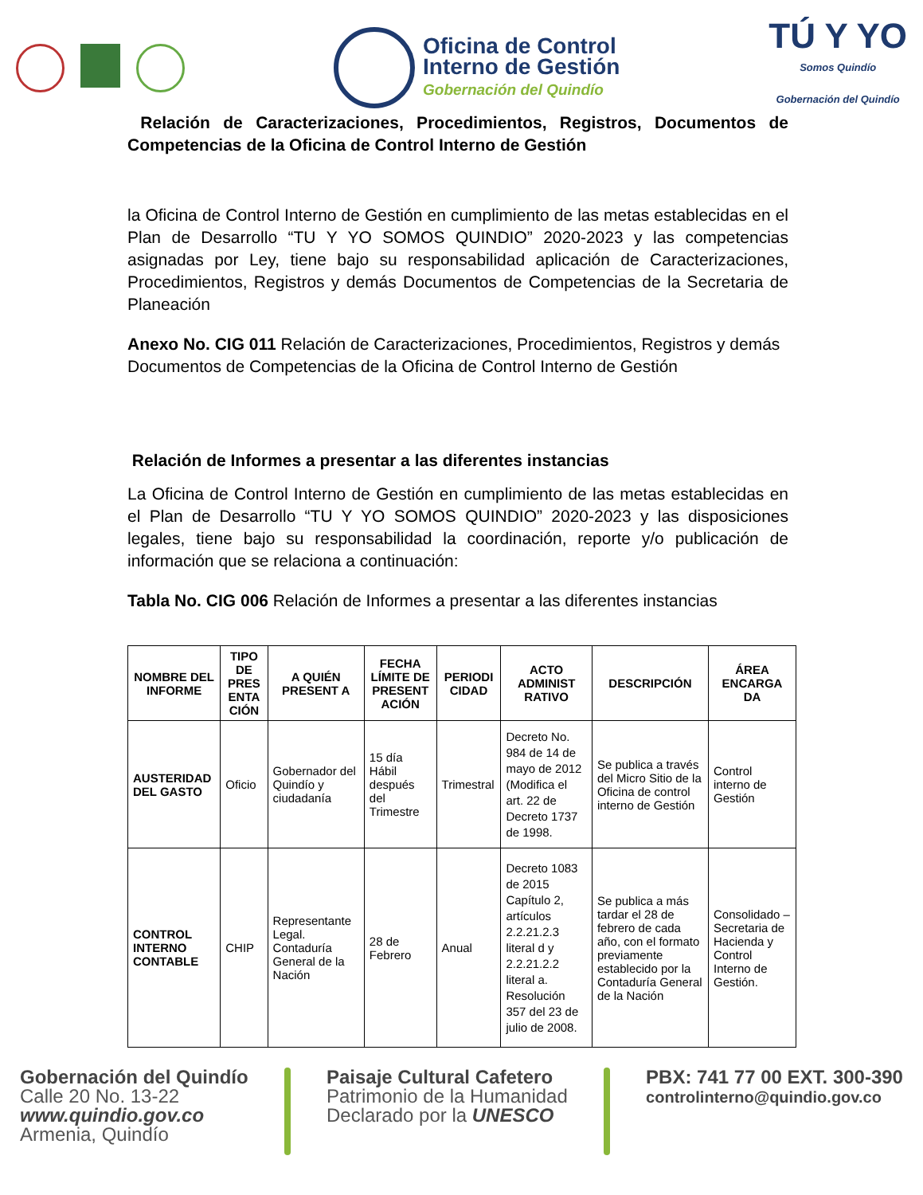Oficina de Control
Interno de Gestión
Gobernación del Quindío
TÚ Y YO
Somos Quindío
Gobernación del Quindío
Relación de Caracterizaciones, Procedimientos, Registros, Documentos de Competencias de la Oficina de Control Interno de Gestión
la Oficina de Control Interno de Gestión en cumplimiento de las metas establecidas en el Plan de Desarrollo “TU Y YO SOMOS QUINDIO” 2020-2023 y las competencias asignadas por Ley, tiene bajo su responsabilidad aplicación de Caracterizaciones, Procedimientos, Registros y demás Documentos de Competencias de la Secretaria de Planeación
Anexo No. CIG 011 Relación de Caracterizaciones, Procedimientos, Registros y demás Documentos de Competencias de la Oficina de Control Interno de Gestión
Relación de Informes a presentar a las diferentes instancias
La Oficina de Control Interno de Gestión en cumplimiento de las metas establecidas en el Plan de Desarrollo “TU Y YO SOMOS QUINDIO” 2020-2023 y las disposiciones legales, tiene bajo su responsabilidad la coordinación, reporte y/o publicación de información que se relaciona a continuación:
Tabla No. CIG 006 Relación de Informes a presentar a las diferentes instancias
| NOMBRE DEL INFORME | TIPO DE PRES ENTA CIÓN | A QUIÉN PRESENT A | FECHA LÍMITE DE PRESENT ACIÓN | PERIODI CIDAD | ACTO ADMINIST RATIVO | DESCRIPCIÓN | ÁREA ENCARGA DA |
| --- | --- | --- | --- | --- | --- | --- | --- |
| AUSTERIDAD DEL GASTO | Oficio | Gobernador del Quindío y ciudadanía | 15 día Hábil después del Trimestre | Trimestral | Decreto No. 984 de 14 de mayo de 2012 (Modifica el art. 22 de Decreto 1737 de 1998. | Se publica a través del Micro Sitio de la Oficina de control interno de Gestión | Control interno de Gestión |
| CONTROL INTERNO CONTABLE | CHIP | Representante Legal. Contaduría General de la Nación | 28 de Febrero | Anual | Decreto 1083 de 2015 Capítulo 2, artículos 2.2.21.2.3 literal d y 2.2.21.2.2 literal a. Resolución 357 del 23 de julio de 2008. | Se publica a más tardar el 28 de febrero de cada año, con el formato previamente establecido por la Contaduría General de la Nación | Consolidado – Secretaria de Hacienda y Control Interno de Gestión. |
Gobernación del Quindío
Calle 20 No. 13-22
www.quindio.gov.co
Armenia, Quindío
Paisaje Cultural Cafetero
Patrimonio de la Humanidad
Declarado por la UNESCO
PBX: 741 77 00 EXT. 300-390
controlinterno@quindio.gov.co